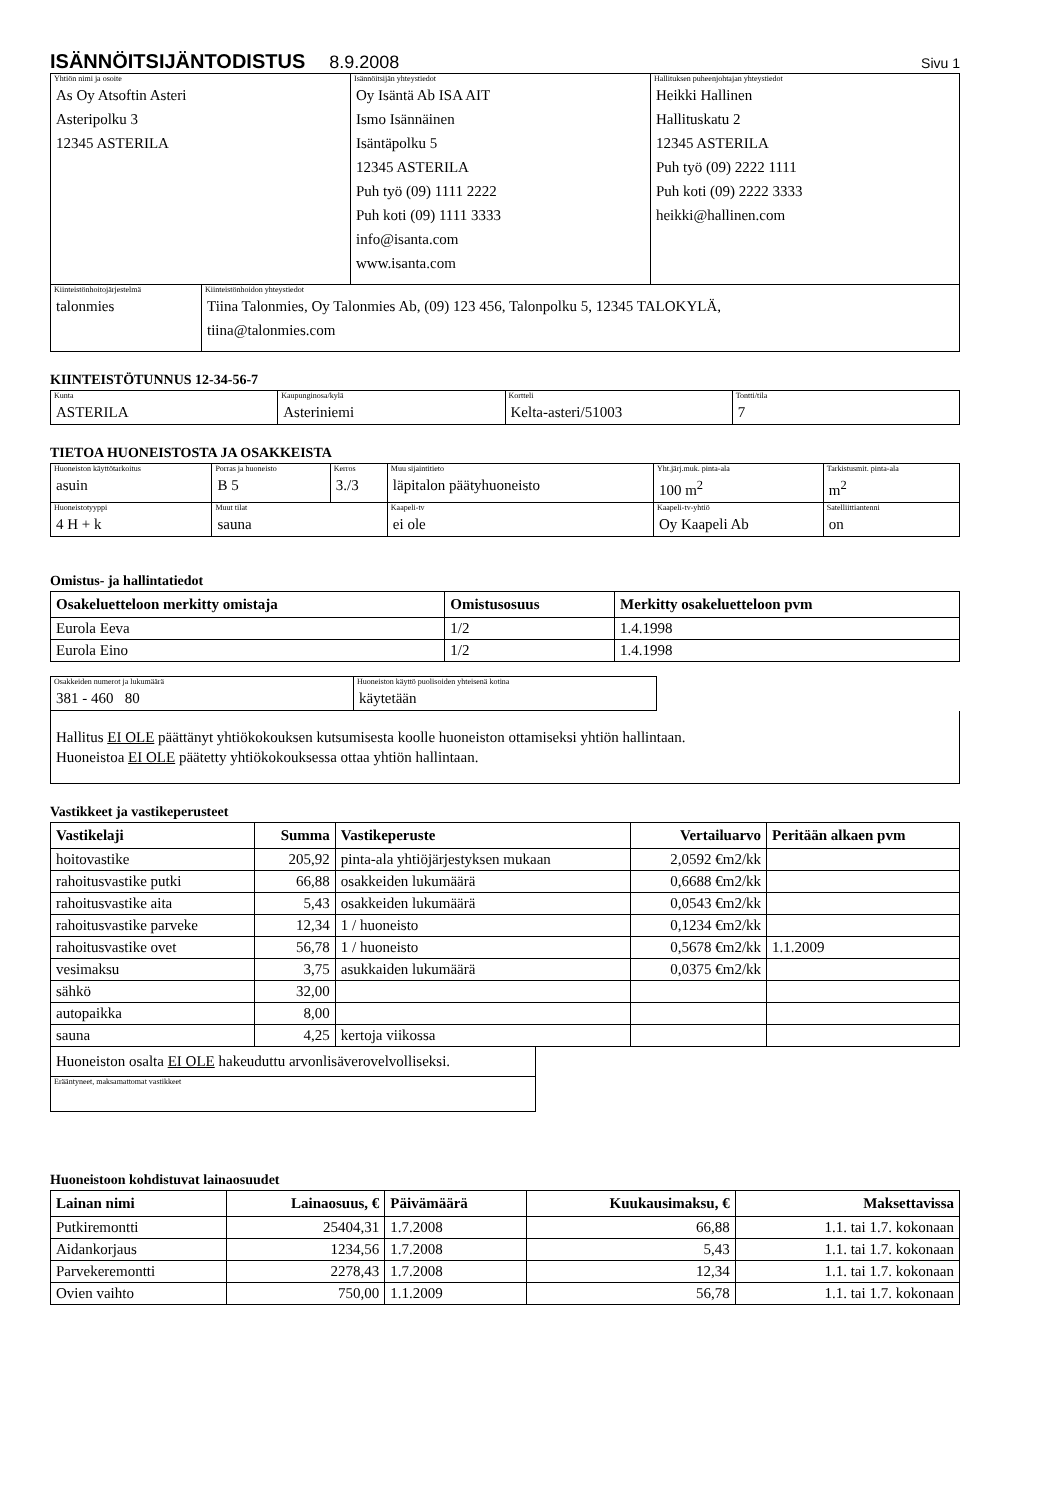ISÄNNÖITSIJÄNTODISTUS 8.9.2008 Sivu 1
| Yhtiön nimi ja osoite As Oy Atsoftin Asteri Asteripolku 3 12345 ASTERILA | Isännöitsijän yhteystiedot Oy Isäntä Ab ISA AIT Ismo Isännäinen Isäntäpolku 5 12345 ASTERILA Puh työ (09) 1111 2222 Puh koti (09) 1111 3333 info@isanta.com www.isanta.com | Hallituksen puheenjohtajan yhteystiedot Heikki Hallinen Hallituskatu 2 12345 ASTERILA Puh työ (09) 2222 1111 Puh koti (09) 2222 3333 heikki@hallinen.com |
| Kiinteistönhoitojärjestelmä talonmies | Kiinteistönhoidon yhteystiedot Tiina Talonmies, Oy Talonmies Ab, (09) 123 456, Talonpolku 5, 12345 TALOKYLÄ, tiina@talonmies.com |
KIINTEISTÖTUNNUS 12-34-56-7
| Kunta ASTERILA | Kaupunginosa/kylä Asteriniemi | Kortteli Kelta-asteri/51003 | Tontti/tila 7 |
TIETOA HUONEISTOSTA JA OSAKKEISTA
| Huoneiston käyttötarkoitus asuin | Porras ja huoneisto B 5 | Kerros 3./3 | Muu sijaintitieto läpitalon päätyhuoneisto | | Yht.järj.muk. pinta-ala 100 m<sup>2</sup> | Tarkistusmit. pinta-ala m<sup>2</sup> |
| Huoneistotyyppi 4 H + k | Muut tilat sauna | | Kaapeli-tv ei ole | Kaapeli-tv-yhtiö Oy Kaapeli Ab | | Satelliittiantenni on |
Omistus- ja hallintatiedot
| Osakeluetteloon merkitty omistaja | Omistusosuus | Merkitty osakeluetteloon pvm |
| --- | --- | --- |
| Eurola Eeva | 1/2 | 1.4.1998 |
| Eurola Eino | 1/2 | 1.4.1998 |
| Osakkeiden numerot ja lukumäärä 381 - 460 80 | Huoneiston käyttö puolisoiden yhteisenä kotina käytetään |
| Hallitus EI OLE päättänyt yhtiökokouksen kutsumisesta koolle huoneiston ottamiseksi yhtiön hallintaan. Huoneistoa EI OLE päätetty yhtiökokouksessa ottaa yhtiön hallintaan. |
Vastikkeet ja vastikeperusteet
| Vastikelaji | Summa | Vastikeperuste | Vertailuarvo | Peritään alkaen pvm |
| --- | --- | --- | --- | --- |
| hoitovastike | 205,92 | pinta-ala yhtiöjärjestyksen mukaan | 2,0592 €m2/kk | |
| rahoitusvastike putki | 66,88 | osakkeiden lukumäärä | 0,6688 €m2/kk | |
| rahoitusvastike aita | 5,43 | osakkeiden lukumäärä | 0,0543 €m2/kk | |
| rahoitusvastike parveke | 12,34 | 1 / huoneisto | 0,1234 €m2/kk | |
| rahoitusvastike ovet | 56,78 | 1 / huoneisto | 0,5678 €m2/kk | 1.1.2009 |
| vesimaksu | 3,75 | asukkaiden lukumäärä | 0,0375 €m2/kk | |
| sähkö | 32,00 | | | |
| autopaikka | 8,00 | | | |
| sauna | 4,25 | kertoja viikossa | | |
| Huoneiston osalta EI OLE hakeuduttu arvonlisäverovelvolliseksi. |
| Erääntyneet, maksamattomat vastikkeet |
Huoneistoon kohdistuvat lainaosuudet
| Lainan nimi | Lainaosuus, € | Päivämäärä | Kuukausimaksu, € | Maksettavissa |
| --- | --- | --- | --- | --- |
| Putkiremontti | 25404,31 | 1.7.2008 | 66,88 | 1.1. tai 1.7. kokonaan |
| Aidankorjaus | 1234,56 | 1.7.2008 | 5,43 | 1.1. tai 1.7. kokonaan |
| Parvekeremontti | 2278,43 | 1.7.2008 | 12,34 | 1.1. tai 1.7. kokonaan |
| Ovien vaihto | 750,00 | 1.1.2009 | 56,78 | 1.1. tai 1.7. kokonaan |